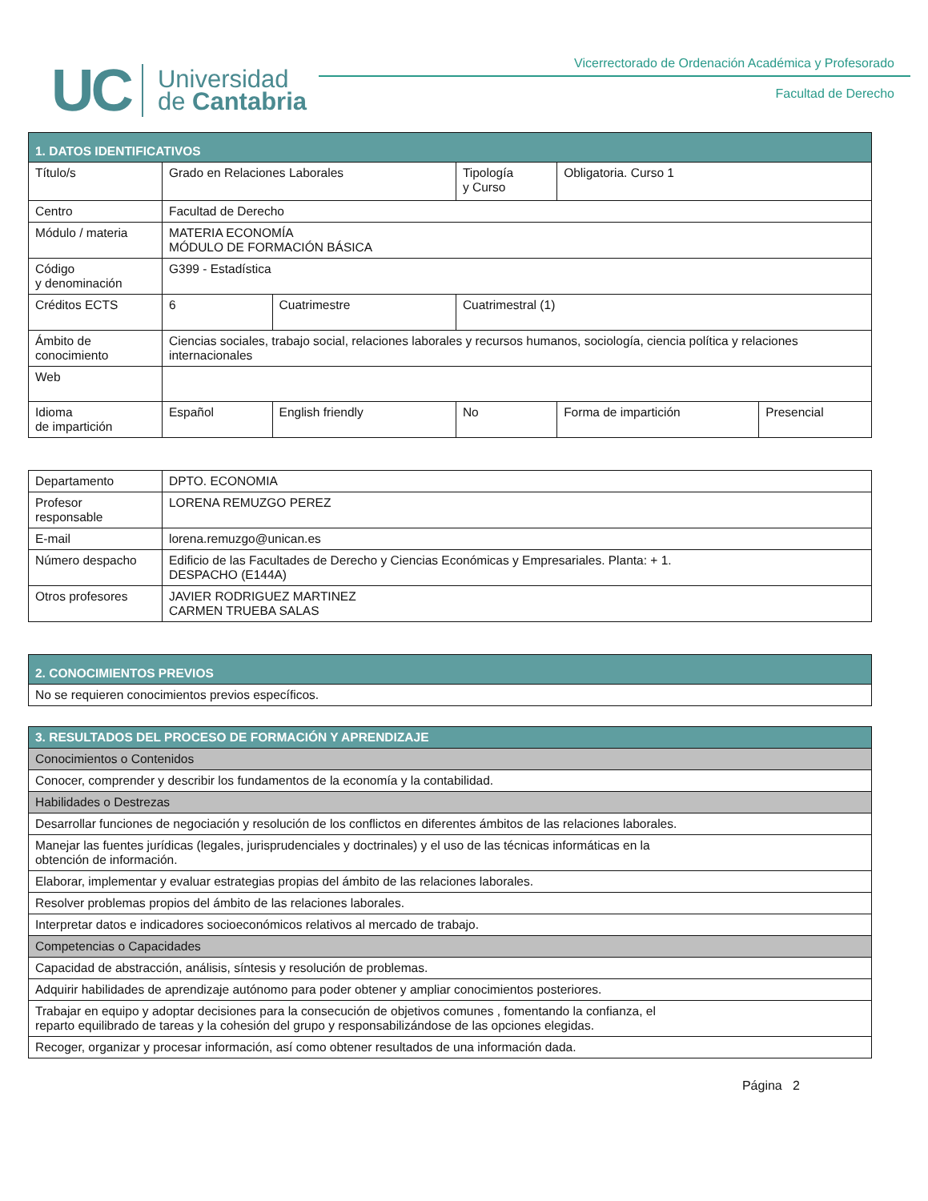UC
Universidad
de Cantabria
Vicerrectorado de Ordenación Académica y Profesorado
Facultad de Derecho
| 1. DATOS IDENTIFICATIVOS | | | | | |
| --- | --- | --- | --- | --- | --- |
| Título/s | Grado en Relaciones Laborales | | Tipología y Curso | Obligatoria. Curso 1 | |
| Centro | Facultad de Derecho | | | | |
| Módulo / materia | MATERIA ECONOMÍA MÓDULO DE FORMACIÓN BÁSICA | | | | |
| Código y denominación | G399 - Estadística | | | | |
| Créditos ECTS | 6 | Cuatrimestre | Cuatrimestral (1) | | |
| Ámbito de conocimiento | Ciencias sociales, trabajo social, relaciones laborales y recursos humanos, sociología, ciencia política y relaciones internacionales | | | | |
| Web | | | | | |
| Idioma de impartición | Español | English friendly | No | Forma de impartición | Presencial |
| Departamento | DPTO. ECONOMIA |
| Profesor responsable | LORENA REMUZGO PEREZ |
| E-mail | lorena.remuzgo@unican.es |
| Número despacho | Edificio de las Facultades de Derecho y Ciencias Económicas y Empresariales. Planta: + 1. DESPACHO (E144A) |
| Otros profesores | JAVIER RODRIGUEZ MARTINEZ CARMEN TRUEBA SALAS |
| 2. CONOCIMIENTOS PREVIOS |
| --- |
| No se requieren conocimientos previos específicos. |
| 3. RESULTADOS DEL PROCESO DE FORMACIÓN Y APRENDIZAJE |
| --- |
| Conocimientos o Contenidos |
| Conocer, comprender y describir los fundamentos de la economía y la contabilidad. |
| Habilidades o Destrezas |
| Desarrollar funciones de negociación y resolución de los conflictos en diferentes ámbitos de las relaciones laborales. |
| Manejar las fuentes jurídicas (legales, jurisprudenciales y doctrinales) y el uso de las técnicas informáticas en la obtención de información. |
| Elaborar, implementar y evaluar estrategias propias del ámbito de las relaciones laborales. |
| Resolver problemas propios del ámbito de las relaciones laborales. |
| Interpretar datos e indicadores socioeconómicos relativos al mercado de trabajo. |
| Competencias o Capacidades |
| Capacidad de abstracción, análisis, síntesis y resolución de problemas. |
| Adquirir habilidades de aprendizaje autónomo para poder obtener y ampliar conocimientos posteriores. |
| Trabajar en equipo y adoptar decisiones para la consecución de objetivos comunes , fomentando la confianza, el reparto equilibrado de tareas y la cohesión del grupo y responsabilizándose de las opciones elegidas. |
| Recoger, organizar y procesar información, así como obtener resultados de una información dada. |
Página 2